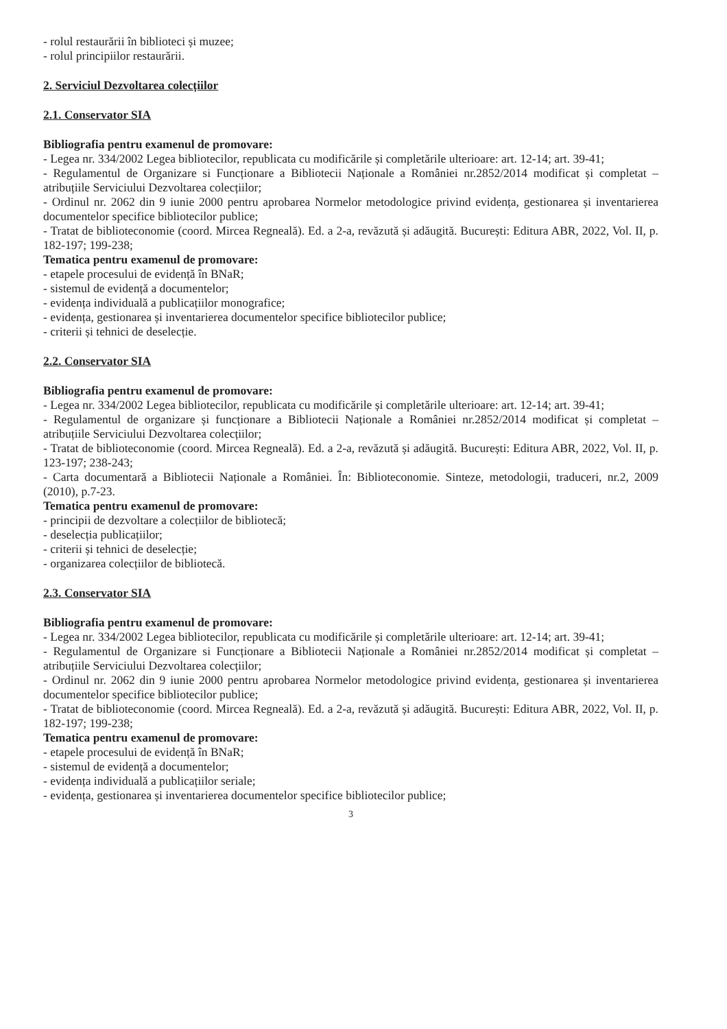- rolul restaurării în biblioteci și muzee;
- rolul principiilor restaurării.
2. Serviciul Dezvoltarea colecțiilor
2.1. Conservator SIA
Bibliografia pentru examenul de promovare:
- Legea nr. 334/2002 Legea bibliotecilor, republicata cu modificările și completările ulterioare: art. 12-14; art. 39-41;
- Regulamentul de Organizare si Funcționare a Bibliotecii Naționale a României nr.2852/2014 modificat și completat – atribuțiile Serviciului Dezvoltarea colecțiilor;
- Ordinul nr. 2062 din 9 iunie 2000 pentru aprobarea Normelor metodologice privind evidența, gestionarea și inventarierea documentelor specifice bibliotecilor publice;
- Tratat de biblioteconomie (coord. Mircea Regneală). Ed. a 2-a, revăzută și adăugită. București: Editura ABR, 2022, Vol. II, p. 182-197; 199-238;
Tematica pentru examenul de promovare:
- etapele procesului de evidență în BNaR;
- sistemul de evidență a documentelor;
- evidența individuală a publicațiilor monografice;
- evidența, gestionarea și inventarierea documentelor specifice bibliotecilor publice;
- criterii și tehnici de deselecție.
2.2. Conservator SIA
Bibliografia pentru examenul de promovare:
- Legea nr. 334/2002 Legea bibliotecilor, republicata cu modificările și completările ulterioare: art. 12-14; art. 39-41;
- Regulamentul de organizare și funcționare a Bibliotecii Naționale a României nr.2852/2014 modificat și completat – atribuțiile Serviciului Dezvoltarea colecțiilor;
- Tratat de biblioteconomie (coord. Mircea Regneală). Ed. a 2-a, revăzută și adăugită. București: Editura ABR, 2022, Vol. II, p. 123-197; 238-243;
- Carta documentară a Bibliotecii Naționale a României. În: Biblioteconomie. Sinteze, metodologii, traduceri, nr.2, 2009 (2010), p.7-23.
Tematica pentru examenul de promovare:
- principii de dezvoltare a colecțiilor de bibliotecă;
- deselecția publicațiilor;
- criterii și tehnici de deselecție;
- organizarea colecțiilor de bibliotecă.
2.3. Conservator SIA
Bibliografia pentru examenul de promovare:
- Legea nr. 334/2002 Legea bibliotecilor, republicata cu modificările și completările ulterioare: art. 12-14; art. 39-41;
- Regulamentul de Organizare si Funcționare a Bibliotecii Naționale a României nr.2852/2014 modificat și completat – atribuțiile Serviciului Dezvoltarea colecțiilor;
- Ordinul nr. 2062 din 9 iunie 2000 pentru aprobarea Normelor metodologice privind evidența, gestionarea și inventarierea documentelor specifice bibliotecilor publice;
- Tratat de biblioteconomie (coord. Mircea Regneală). Ed. a 2-a, revăzută și adăugită. București: Editura ABR, 2022, Vol. II, p. 182-197; 199-238;
Tematica pentru examenul de promovare:
- etapele procesului de evidență în BNaR;
- sistemul de evidență a documentelor;
- evidența individuală a publicațiilor seriale;
- evidența, gestionarea și inventarierea documentelor specifice bibliotecilor publice;
3